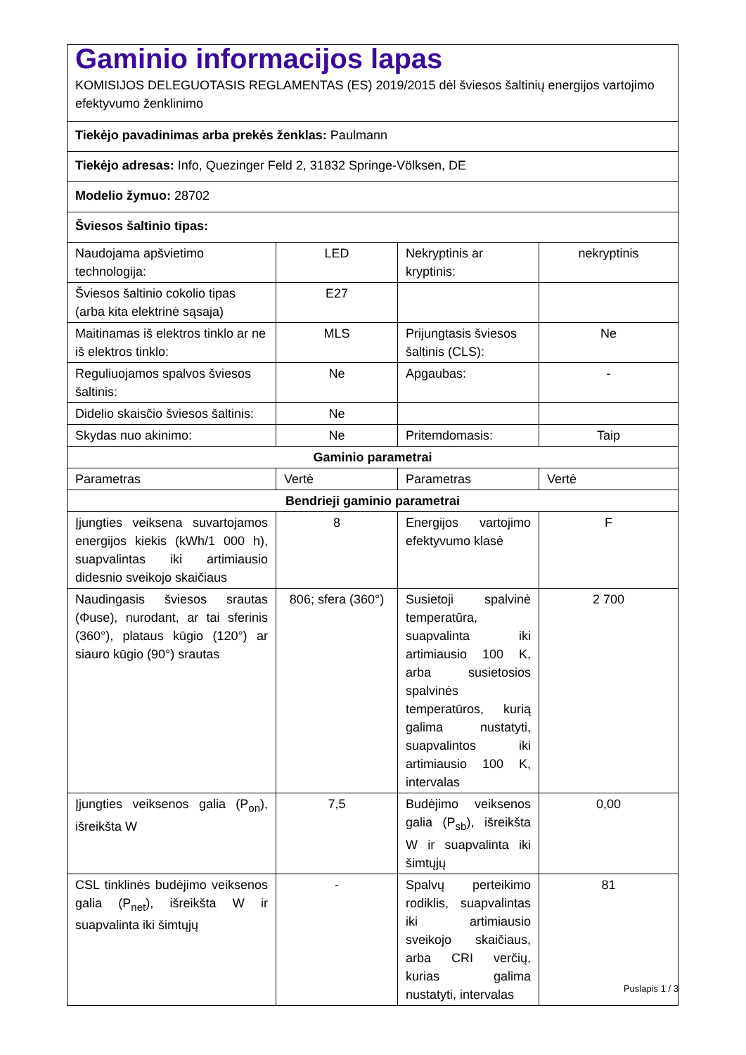| Gaminio informacijos lapas KOMISIJOS DELEGUOTASIS REGLAMENTAS (ES) 2019/2015 dėl šviesos šaltinių energijos vartojimo efektyvumo ženklinimo | | | |
| Tiekėjo pavadinimas arba prekės ženklas: Paulmann | | | |
| Tiekėjo adresas: Info, Quezinger Feld 2, 31832 Springe-Völksen, DE | | | |
| Modelio žymuo: 28702 | | | |
| Šviesos šaltinio tipas: | | | |
| Naudojama apšvietimo technologija: | LED | Nekryptinis ar kryptinis: | nekryptinis |
| Šviesos šaltinio cokolio tipas (arba kita elektrinė sąsaja) | E27 | | |
| Maitinamas iš elektros tinklo ar ne iš elektros tinklo: | MLS | Prijungtasis šviesos šaltinis (CLS): | Ne |
| Reguliuojamos spalvos šviesos šaltinis: | Ne | Apgaubas: | - |
| Didelio skaisčio šviesos šaltinis: | Ne | | |
| Skydas nuo akinimo: | Ne | Pritemdomasis: | Taip |
| Gaminio parametrai | | | |
| Parametras | Vertė | Parametras | Vertė |
| Bendrieji gaminio parametrai | | | |
| Įjungties veiksena suvartojamos energijos kiekis (kWh/1 000 h), suapvalintas iki artimiausio didesnio sveikojo skaičiaus | 8 | Energijos vartojimo efektyvumo klasė | F |
| Naudingasis šviesos srautas (Φuse), nurodant, ar tai sferinis (360°), plataus kūgio (120°) ar siauro kūgio (90°) srautas | 806; sfera (360°) | Susietoji spalvinė temperatūra, suapvalinta iki artimiausio 100 K, arba susietosios spalvinės temperatūros, kurią galima nustatyti, suapvalintos iki artimiausio 100 K, intervalas | 2 700 |
| Įjungties veiksenos galia (P<sub>on</sub>), išreikšta W | 7,5 | Budėjimo veiksenos galia (P<sub>sb</sub>), išreikšta W ir suapvalinta iki šimtųjų | 0,00 |
| CSL tinklinės budėjimo veiksenos galia (P<sub>net</sub>), išreikšta W ir suapvalinta iki šimtųjų | - | Spalvų perteikimo rodiklis, suapvalintas iki artimiausio sveikojo skaičiaus, arba CRI verčių, kurias galima nustatyti, intervalas | 81 |
Puslapis 1 / 3